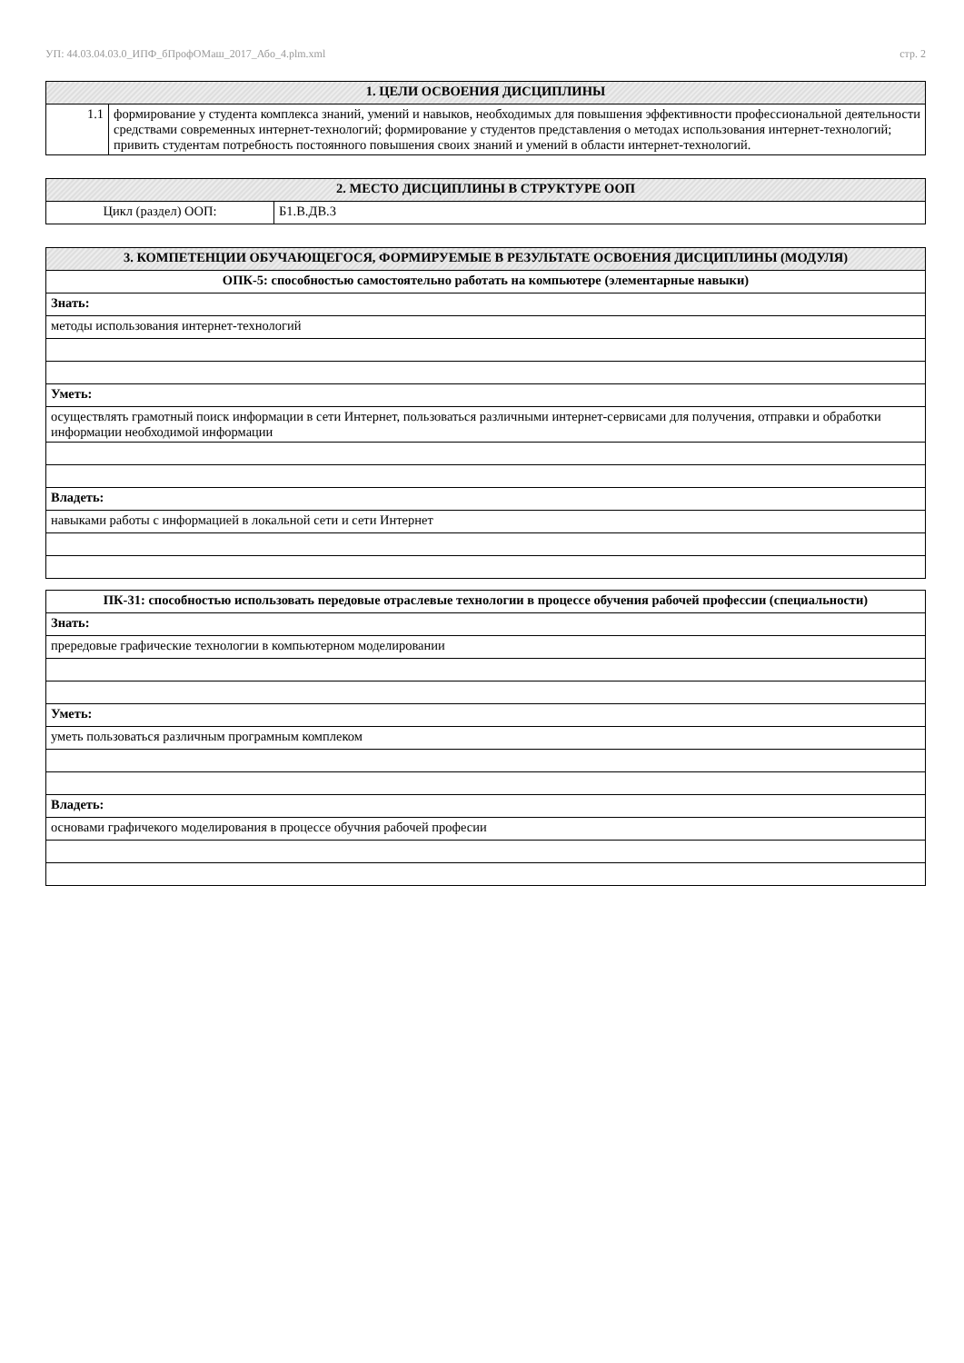УП: 44.03.04.03.0_ИПФ_бПрофОМаш_2017_Або_4.plm.xml стр. 2
| 1. ЦЕЛИ ОСВОЕНИЯ ДИСЦИПЛИНЫ | |
| --- | --- |
| 1.1 | формирование у студента комплекса знаний, умений и навыков, необходимых для повышения эффективности профессиональной деятельности средствами современных интернет-технологий; формирование у студентов представления о методах использования интернет-технологий; привить студентам потребность постоянного повышения своих знаний и умений в области интернет-технологий. |
| 2. МЕСТО ДИСЦИПЛИНЫ В СТРУКТУРЕ ООП | |
| --- | --- |
| Цикл (раздел) ООП: | Б1.В.ДВ.3 |
| 3. КОМПЕТЕНЦИИ ОБУЧАЮЩЕГОСЯ, ФОРМИРУЕМЫЕ В РЕЗУЛЬТАТЕ ОСВОЕНИЯ ДИСЦИПЛИНЫ (МОДУЛЯ) |
| --- |
| ОПК-5: способностью самостоятельно работать на компьютере (элементарные навыки) |
| Знать: |
| методы использования интернет-технологий |
| Уметь: |
| осуществлять грамотный поиск информации в сети Интернет, пользоваться различными интернет-сервисами для получения, отправки и обработки информации необходимой информации |
| Владеть: |
| навыками работы с информацией в локальной сети и сети Интернет |
| ПК-31: способностью использовать передовые отраслевые технологии в процессе обучения рабочей профессии (специальности) |
| Знать: |
| прередовые графические технологии в компьютерном моделировании |
| Уметь: |
| уметь пользоваться различным програмным комплеком |
| Владеть: |
| основами графичекого моделирования в процессе обучния рабочей професии |